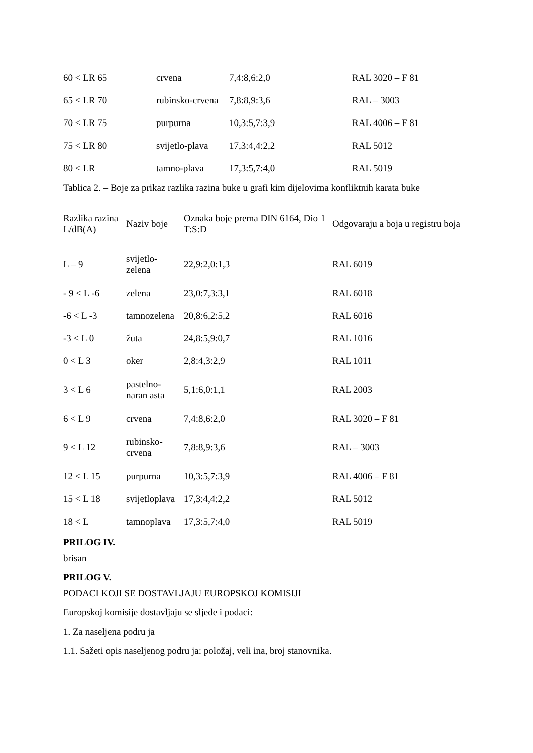| 60 < LR 65 | crvena | 7,4:8,6:2,0 | RAL 3020 – F 81 |
| 65 < LR 70 | rubinsko-crvena | 7,8:8,9:3,6 | RAL – 3003 |
| 70 < LR 75 | purpurna | 10,3:5,7:3,9 | RAL 4006 – F 81 |
| 75 < LR 80 | svijetlo-plava | 17,3:4,4:2,2 | RAL 5012 |
| 80 < LR | tamno-plava | 17,3:5,7:4,0 | RAL 5019 |
Tablica 2. – Boje za prikaz razlika razina buke u grafi kim dijelovima konfliktnih karata buke
| Razlika razina L/dB(A) | Naziv boje | Oznaka boje prema DIN 6164, Dio 1 T:S:D | Odgovaraju a boja u registru boja |
| L – 9 | svijetlo- zelena | 22,9:2,0:1,3 | RAL 6019 |
| - 9 < L -6 | zelena | 23,0:7,3:3,1 | RAL 6018 |
| -6 < L -3 | tamnozelena | 20,8:6,2:5,2 | RAL 6016 |
| -3 < L 0 | žuta | 24,8:5,9:0,7 | RAL 1016 |
| 0 < L 3 | oker | 2,8:4,3:2,9 | RAL 1011 |
| 3 < L 6 | pastelno- naran asta | 5,1:6,0:1,1 | RAL 2003 |
| 6 < L 9 | crvena | 7,4:8,6:2,0 | RAL 3020 – F 81 |
| 9 < L 12 | rubinsko- crvena | 7,8:8,9:3,6 | RAL – 3003 |
| 12 < L 15 | purpurna | 10,3:5,7:3,9 | RAL 4006 – F 81 |
| 15 < L 18 | svijetloplava | 17,3:4,4:2,2 | RAL 5012 |
| 18 < L | tamnoplava | 17,3:5,7:4,0 | RAL 5019 |
PRILOG IV.
brisan
PRILOG V.
PODACI KOJI SE DOSTAVLJAJU EUROPSKOJ KOMISIJI
Europskoj komisije dostavljaju se sljede i podaci:
1. Za naseljena podru ja
1.1. Sažeti opis naseljenog podru ja: položaj, veli ina, broj stanovnika.